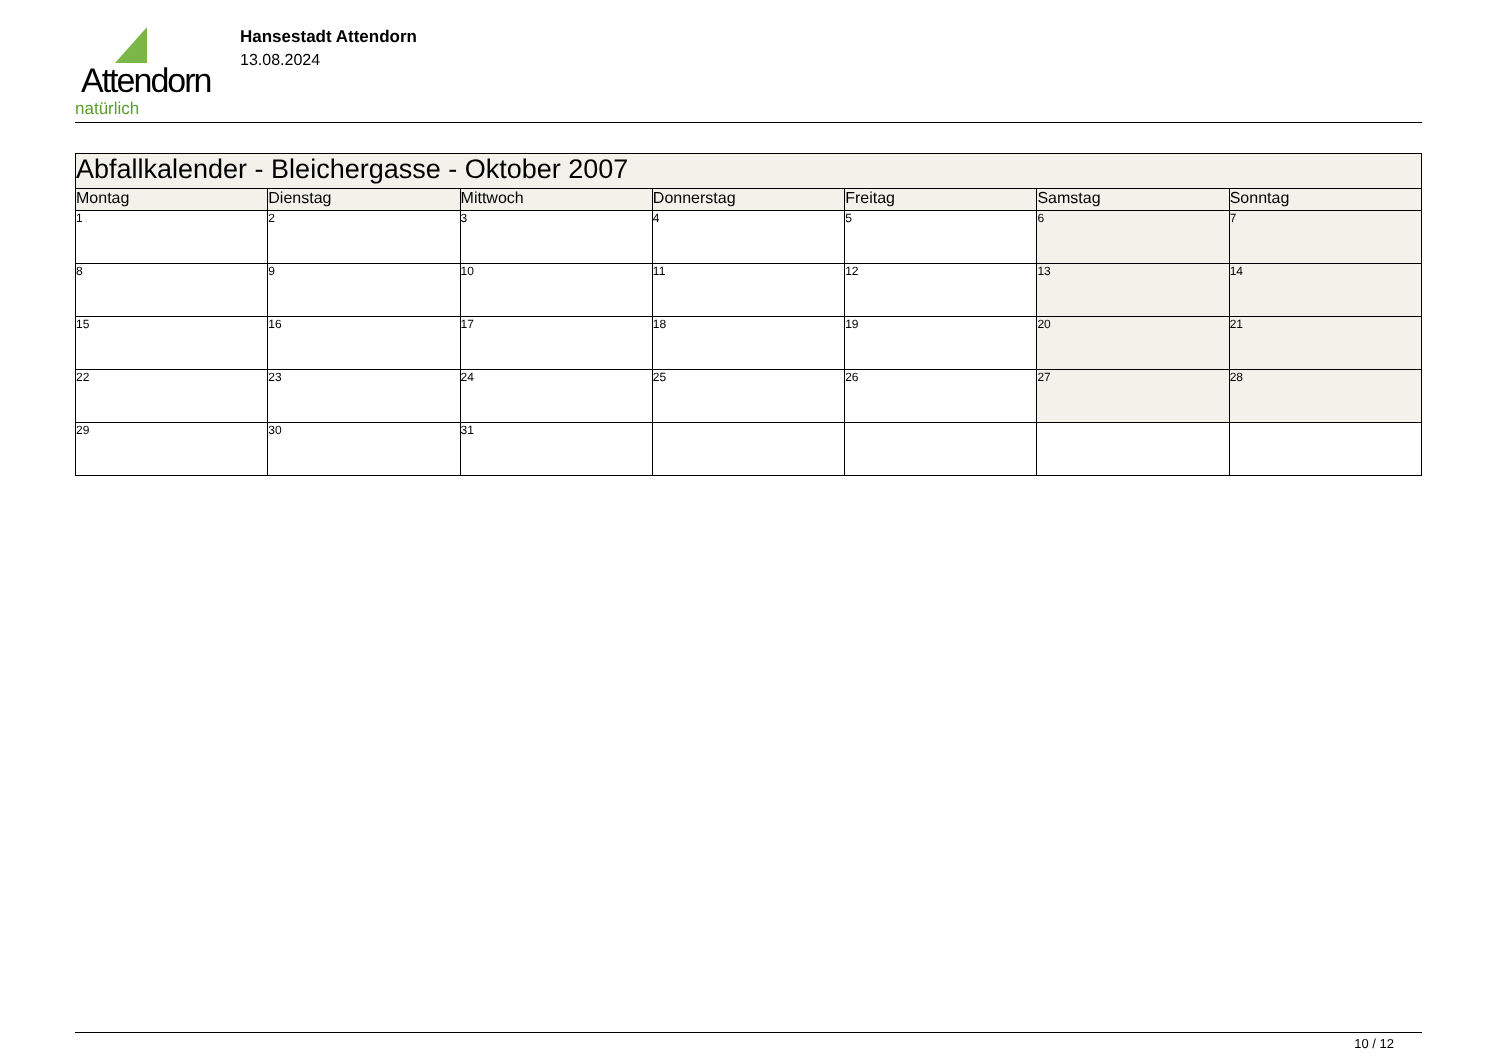Attendorn
natürlich
Hansestadt Attendorn
13.08.2024
| Abfallkalender - Bleichergasse - Oktober 2007 | | | | | | |
| --- | --- | --- | --- | --- | --- | --- |
| Montag | Dienstag | Mittwoch | Donnerstag | Freitag | Samstag | Sonntag |
| 1 | 2 | 3 | 4 | 5 | 6 | 7 |
| 8 | 9 | 10 | 11 | 12 | 13 | 14 |
| 15 | 16 | 17 | 18 | 19 | 20 | 21 |
| 22 | 23 | 24 | 25 | 26 | 27 | 28 |
| 29 | 30 | 31 | | | | |
10 / 12